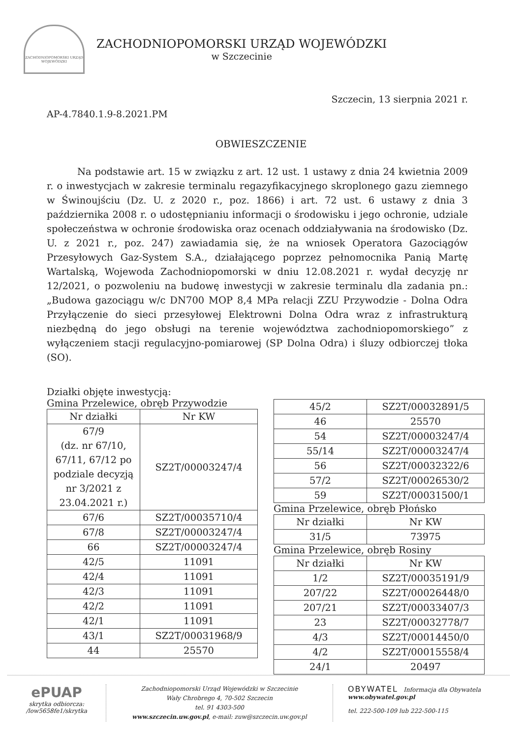ZACHODNIOPOMORSKI URZĄD WOJEWÓDZKI
ZACHODNIOPOMORSKI URZĄD WOJEWÓDZKI
w Szczecinie
Szczecin, 13 sierpnia 2021 r.
AP-4.7840.1.9-8.2021.PM
OBWIESZCZENIE
Na podstawie art. 15 w związku z art. 12 ust. 1 ustawy z dnia 24 kwietnia 2009 r. o inwestycjach w zakresie terminalu regazyfikacyjnego skroplonego gazu ziemnego w Świnoujściu (Dz. U. z 2020 r., poz. 1866) i art. 72 ust. 6 ustawy z dnia 3 października 2008 r. o udostępnianiu informacji o środowisku i jego ochronie, udziale społeczeństwa w ochronie środowiska oraz ocenach oddziaływania na środowisko (Dz. U. z 2021 r., poz. 247) zawiadamia się, że na wniosek Operatora Gazociągów Przesyłowych Gaz-System S.A., działającego poprzez pełnomocnika Panią Martę Wartalską, Wojewoda Zachodniopomorski w dniu 12.08.2021 r. wydał decyzję nr 12/2021, o pozwoleniu na budowę inwestycji w zakresie terminalu dla zadania pn.: „Budowa gazociągu w/c DN700 MOP 8,4 MPa relacji ZZU Przywodzie - Dolna Odra Przyłączenie do sieci przesyłowej Elektrowni Dolna Odra wraz z infrastrukturą niezbędną do jego obsługi na terenie województwa zachodniopomorskiego” z wyłączeniem stacji regulacyjno-pomiarowej (SP Dolna Odra) i śluzy odbiorczej tłoka (SO).
Działki objęte inwestycją:
Gmina Przelewice, obręb Przywodzie
| Nr działki | Nr KW |
| --- | --- |
| 67/9 (dz. nr 67/10, 67/11, 67/12 po podziale decyzją nr 3/2021 z 23.04.2021 r.) | SZ2T/00003247/4 |
| 67/6 | SZ2T/00035710/4 |
| 67/8 | SZ2T/00003247/4 |
| 66 | SZ2T/00003247/4 |
| 42/5 | 11091 |
| 42/4 | 11091 |
| 42/3 | 11091 |
| 42/2 | 11091 |
| 42/1 | 11091 |
| 43/1 | SZ2T/00031968/9 |
| 44 | 25570 |
| 45/2 | SZ2T/00032891/5 |
| 46 | 25570 |
| 54 | SZ2T/00003247/4 |
| 55/14 | SZ2T/00003247/4 |
| 56 | SZ2T/00032322/6 |
| 57/2 | SZ2T/00026530/2 |
| 59 | SZ2T/00031500/1 |
Gmina Przelewice, obręb Płońsko
| Nr działki | Nr KW |
| --- | --- |
| 31/5 | 73975 |
Gmina Przelewice, obręb Rosiny
| Nr działki | Nr KW |
| --- | --- |
| 1/2 | SZ2T/00035191/9 |
| 207/22 | SZ2T/00026448/0 |
| 207/21 | SZ2T/00033407/3 |
| 23 | SZ2T/00032778/7 |
| 4/3 | SZ2T/00014450/0 |
| 4/2 | SZ2T/00015558/4 |
| 24/1 | 20497 |
ePUAP
skrytka odbiorcza:
/low5658fe1/skrytka
Zachodniopomorski Urząd Wojewódzki w Szczecinie
Wały Chrobrego 4, 70-502 Szczecin
tel. 91 4303-500
www.szczecin.uw.gov.pl, e-mail: zuw@szczecin.uw.gov.pl
OBYWATEL Informacja dla Obywatela www.obywatel.gov.pl
tel. 222-500-109 lub 222-500-115